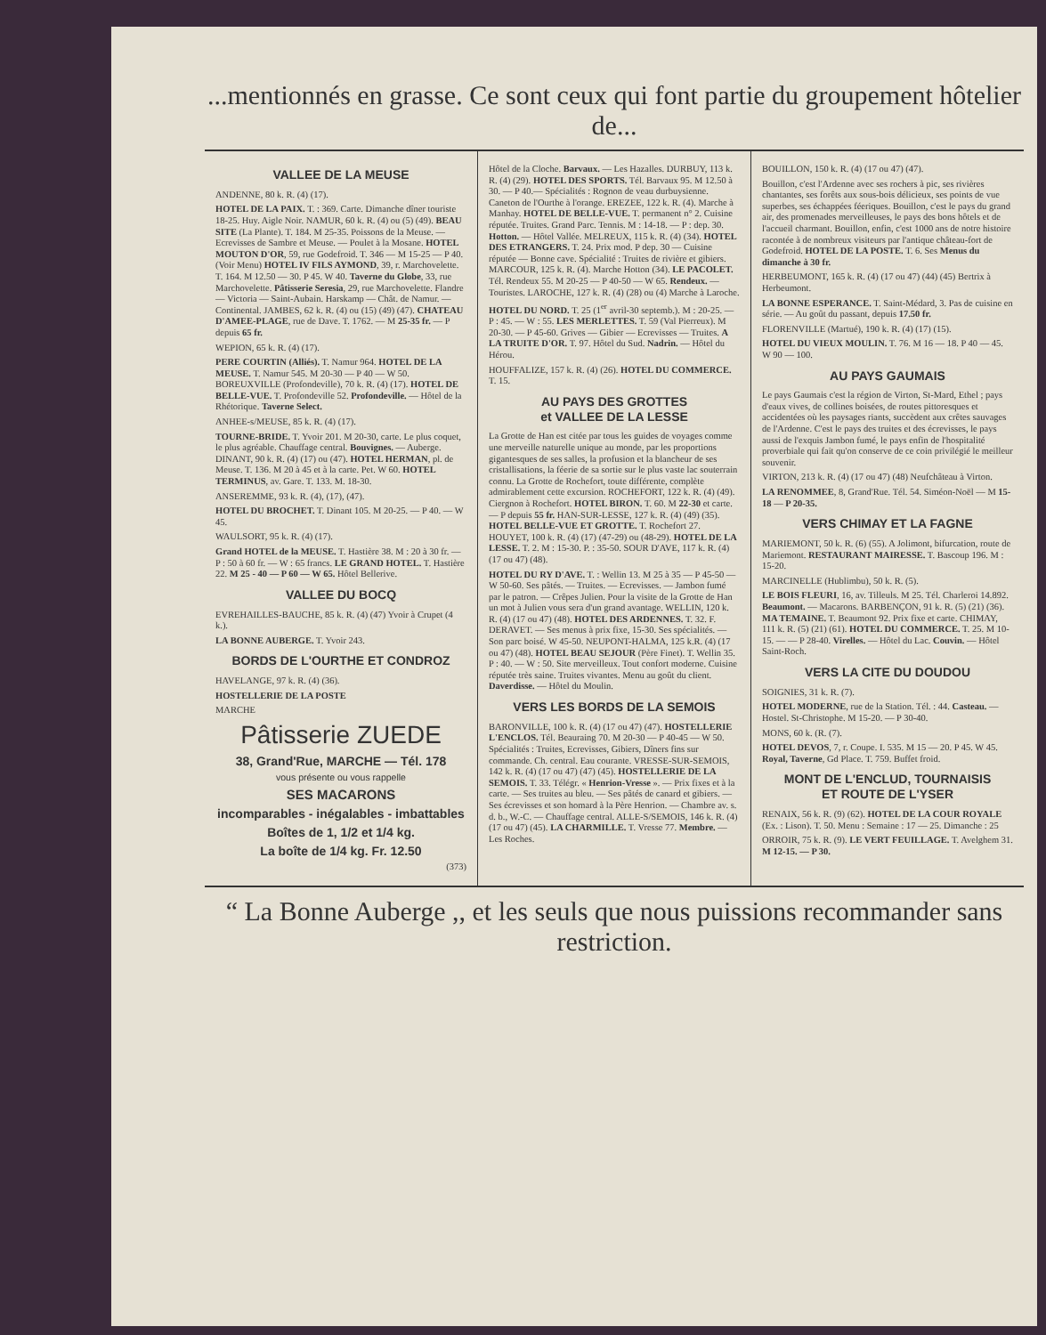...mentionnés en grasse. Ce sont ceux qui font partie du groupement hôtelier de...
VALLEE DE LA MEUSE
ANDENNE, 80 k. R. (4) (17).
HOTEL DE LA PAIX. T. : 369. Carte. Dimanche dîner touriste 18-25. Huy. Aigle Noir. NAMUR, 60 k. R. (4) ou (5) (49). BEAU SITE (La Plante). T. 184. M 25-35. Poissons de la Meuse. — Ecrevisses de Sambre et Meuse. — Poulet à la Mosane. HOTEL MOUTON D'OR, 59, rue Godefroid. T. 346 — M 15-25 — P 40. (Voir Menu) HOTEL IV FILS AYMOND, 39, r. Marchovelette. T. 164. M 12.50 — 30. P 45. W 40. Taverne du Globe, 33, rue Marchovelette. Pâtisserie Seresia, 29, rue Marchovelette. Flandre — Victoria — Saint-Aubain. Harskamp — Chât. de Namur. — Continental. JAMBES, 62 k. R. (4) ou (15) (49) (47). CHATEAU D'AMEE-PLAGE, rue de Dave. T. 1762. — M 25-35 fr. — P depuis 65 fr.
WEPION, 65 k. R. (4) (17).
PERE COURTIN (Alliés). T. Namur 964. HOTEL DE LA MEUSE. T. Namur 545. M 20-30 — P 40 — W 50. BOREUXVILLE (Profondeville), 70 k. R. (4) (17). HOTEL DE BELLE-VUE. T. Profondeville 52. Profondeville. — Hôtel de la Rhétorique. Taverne Select.
ANHEE-s/MEUSE, 85 k. R. (4) (17).
TOURNE-BRIDE. T. Yvoir 201. M 20-30, carte. Le plus coquet, le plus agréable. Chauffage central. Bouvignes. — Auberge. DINANT, 90 k. R. (4) (17) ou (47). HOTEL HERMAN, pl. de Meuse. T. 136. M 20 à 45 et à la carte. Pet. W 60. HOTEL TERMINUS, av. Gare. T. 133. M. 18-30.
ANSEREMME, 93 k. R. (4), (17), (47).
HOTEL DU BROCHET. T. Dinant 105. M 20-25. — P 40. — W 45.
WAULSORT, 95 k. R. (4) (17).
Grand HOTEL de la MEUSE. T. Hastière 38. M : 20 à 30 fr. — P : 50 à 60 fr. — W : 65 francs. LE GRAND HOTEL. T. Hastière 22. M 25 - 40 — P 60 — W 65. Hôtel Bellerive.
VALLEE DU BOCQ
EVREHAILLES-BAUCHE, 85 k. R. (4) (47) Yvoir à Crupet (4 k.).
LA BONNE AUBERGE. T. Yvoir 243.
BORDS DE L'OURTHE ET CONDROZ
HAVELANGE, 97 k. R. (4) (36).
HOSTELLERIE DE LA POSTE
MARCHE
Pâtisserie ZUEDE
38, Grand'Rue, MARCHE — Tél. 178
vous présente ou vous rappelle
SES MACARONS
incomparables - inégalables - imbattables
Boîtes de 1, 1/2 et 1/4 kg.
La boîte de 1/4 kg. Fr. 12.50
(373)
Hôtel de la Cloche. Barvaux. — Les Hazalles. DURBUY, 113 k. R. (4) (29). HOTEL DES SPORTS. Tél. Barvaux 95. M 12.50 à 30. — P 40.— Spécialités : Rognon de veau durbuysienne. Caneton de l'Ourthe à l'orange. EREZEE, 122 k. R. (4). Marche à Manhay. HOTEL DE BELLE-VUE. T. permanent n° 2. Cuisine réputée. Truites. Grand Parc. Tennis. M : 14-18. — P : dep. 30. Hotton. — Hôtel Vallée. MELREUX, 115 k. R. (4) (34). HOTEL DES ETRANGERS. T. 24. Prix mod. P dep. 30 — Cuisine réputée — Bonne cave. Spécialité : Truites de rivière et gibiers. MARCOUR, 125 k. R. (4). Marche Hotton (34). LE PACOLET. Tél. Rendeux 55. M 20-25 — P 40-50 — W 65. Rendeux. — Touristes. LAROCHE, 127 k. R. (4) (28) ou (4) Marche à Laroche.
HOTEL DU NORD. T. 25 (1<sup>er</sup> avril-30 septemb.). M : 20-25. — P : 45. — W : 55. LES MERLETTES. T. 59 (Val Pierreux). M 20-30. — P 45-60. Grives — Gibier — Ecrevisses — Truites. A LA TRUITE D'OR. T. 97. Hôtel du Sud. Nadrin. — Hôtel du Hérou.
HOUFFALIZE, 157 k. R. (4) (26). HOTEL DU COMMERCE. T. 15.
AU PAYS DES GROTTES
et VALLEE DE LA LESSE
La Grotte de Han est citée par tous les guides de voyages comme une merveille naturelle unique au monde, par les proportions gigantesques de ses salles, la profusion et la blancheur de ses cristallisations, la féerie de sa sortie sur le plus vaste lac souterrain connu. La Grotte de Rochefort, toute différente, complète admirablement cette excursion. ROCHEFORT, 122 k. R. (4) (49). Ciergnon à Rochefort. HOTEL BIRON. T. 60. M 22-30 et carte. — P depuis 55 fr. HAN-SUR-LESSE, 127 k. R. (4) (49) (35). HOTEL BELLE-VUE ET GROTTE. T. Rochefort 27. HOUYET, 100 k. R. (4) (17) (47-29) ou (48-29). HOTEL DE LA LESSE. T. 2. M : 15-30. P. : 35-50. SOUR D'AVE, 117 k. R. (4) (17 ou 47) (48).
HOTEL DU RY D'AVE. T. : Wellin 13. M 25 à 35 — P 45-50 — W 50-60. Ses pâtés. — Truites. — Ecrevisses. — Jambon fumé par le patron. — Crêpes Julien. Pour la visite de la Grotte de Han un mot à Julien vous sera d'un grand avantage. WELLIN, 120 k. R. (4) (17 ou 47) (48). HOTEL DES ARDENNES. T. 32. F. DERAVET. — Ses menus à prix fixe, 15-30. Ses spécialités. — Son parc boisé. W 45-50. NEUPONT-HALMA, 125 k.R. (4) (17 ou 47) (48). HOTEL BEAU SEJOUR (Père Finet). T. Wellin 35. P : 40. — W : 50. Site merveilleux. Tout confort moderne. Cuisine réputée très saine. Truites vivantes. Menu au goût du client. Daverdisse. — Hôtel du Moulin.
VERS LES BORDS DE LA SEMOIS
BARONVILLE, 100 k. R. (4) (17 ou 47) (47). HOSTELLERIE L'ENCLOS. Tél. Beauraing 70. M 20-30 — P 40-45 — W 50. Spécialités : Truites, Ecrevisses, Gibiers, Dîners fins sur commande. Ch. central. Eau courante. VRESSE-SUR-SEMOIS, 142 k. R. (4) (17 ou 47) (47) (45). HOSTELLERIE DE LA SEMOIS. T. 33. Télégr. « Henrion-Vresse ». — Prix fixes et à la carte. — Ses truites au bleu. — Ses pâtés de canard et gibiers. — Ses écrevisses et son homard à la Père Henrion. — Chambre av. s. d. b., W.-C. — Chauffage central. ALLE-S/SEMOIS, 146 k. R. (4) (17 ou 47) (45). LA CHARMILLE. T. Vresse 77. Membre. — Les Roches.
BOUILLON, 150 k. R. (4) (17 ou 47) (47).
Bouillon, c'est l'Ardenne avec ses rochers à pic, ses rivières chantantes, ses forêts aux sous-bois délicieux, ses points de vue superbes, ses échappées féeriques. Bouillon, c'est le pays du grand air, des promenades merveilleuses, le pays des bons hôtels et de l'accueil charmant. Bouillon, enfin, c'est 1000 ans de notre histoire racontée à de nombreux visiteurs par l'antique château-fort de Godefroid. HOTEL DE LA POSTE. T. 6. Ses Menus du dimanche à 30 fr.
HERBEUMONT, 165 k. R. (4) (17 ou 47) (44) (45) Bertrix à Herbeumont.
LA BONNE ESPERANCE. T. Saint-Médard, 3. Pas de cuisine en série. — Au goût du passant, depuis 17.50 fr.
FLORENVILLE (Martué), 190 k. R. (4) (17) (15).
HOTEL DU VIEUX MOULIN. T. 76. M 16 — 18. P 40 — 45. W 90 — 100.
AU PAYS GAUMAIS
Le pays Gaumais c'est la région de Virton, St-Mard, Ethel ; pays d'eaux vives, de collines boisées, de routes pittoresques et accidentées où les paysages riants, succèdent aux crêtes sauvages de l'Ardenne. C'est le pays des truites et des écrevisses, le pays aussi de l'exquis Jambon fumé, le pays enfin de l'hospitalité proverbiale qui fait qu'on conserve de ce coin privilégié le meilleur souvenir.
VIRTON, 213 k. R. (4) (17 ou 47) (48) Neufchâteau à Virton.
LA RENOMMEE, 8, Grand'Rue. Tél. 54. Siméon-Noël — M 15-18 — P 20-35.
VERS CHIMAY ET LA FAGNE
MARIEMONT, 50 k. R. (6) (55). A Jolimont, bifurcation, route de Mariemont. RESTAURANT MAIRESSE. T. Bascoup 196. M : 15-20.
MARCINELLE (Hublimbu), 50 k. R. (5).
LE BOIS FLEURI, 16, av. Tilleuls. M 25. Tél. Charleroi 14.892. Beaumont. — Macarons. BARBENÇON, 91 k. R. (5) (21) (36). MA TEMAINE. T. Beaumont 92. Prix fixe et carte. CHIMAY, 111 k. R. (5) (21) (61). HOTEL DU COMMERCE. T. 25. M 10-15. — — P 28-40. Virelles. — Hôtel du Lac. Couvin. — Hôtel Saint-Roch.
VERS LA CITE DU DOUDOU
SOIGNIES, 31 k. R. (7).
HOTEL MODERNE, rue de la Station. Tél. : 44. Casteau. — Hostel. St-Christophe. M 15-20. — P 30-40.
MONS, 60 k. (R. (7).
HOTEL DEVOS, 7, r. Coupe. I. 535. M 15 — 20. P 45. W 45. Royal, Taverne, Gd Place. T. 759. Buffet froid.
MONT DE L'ENCLUD, TOURNAISIS
ET ROUTE DE L'YSER
RENAIX, 56 k. R. (9) (62). HOTEL DE LA COUR ROYALE (Ex. : Lison). T. 50. Menu : Semaine : 17 — 25. Dimanche : 25
ORROIR, 75 k. R. (9). LE VERT FEUILLAGE. T. Avelghem 31. M 12-15. — P 30.
“ La Bonne Auberge ,, et les seuls que nous puissions recommander sans restriction.